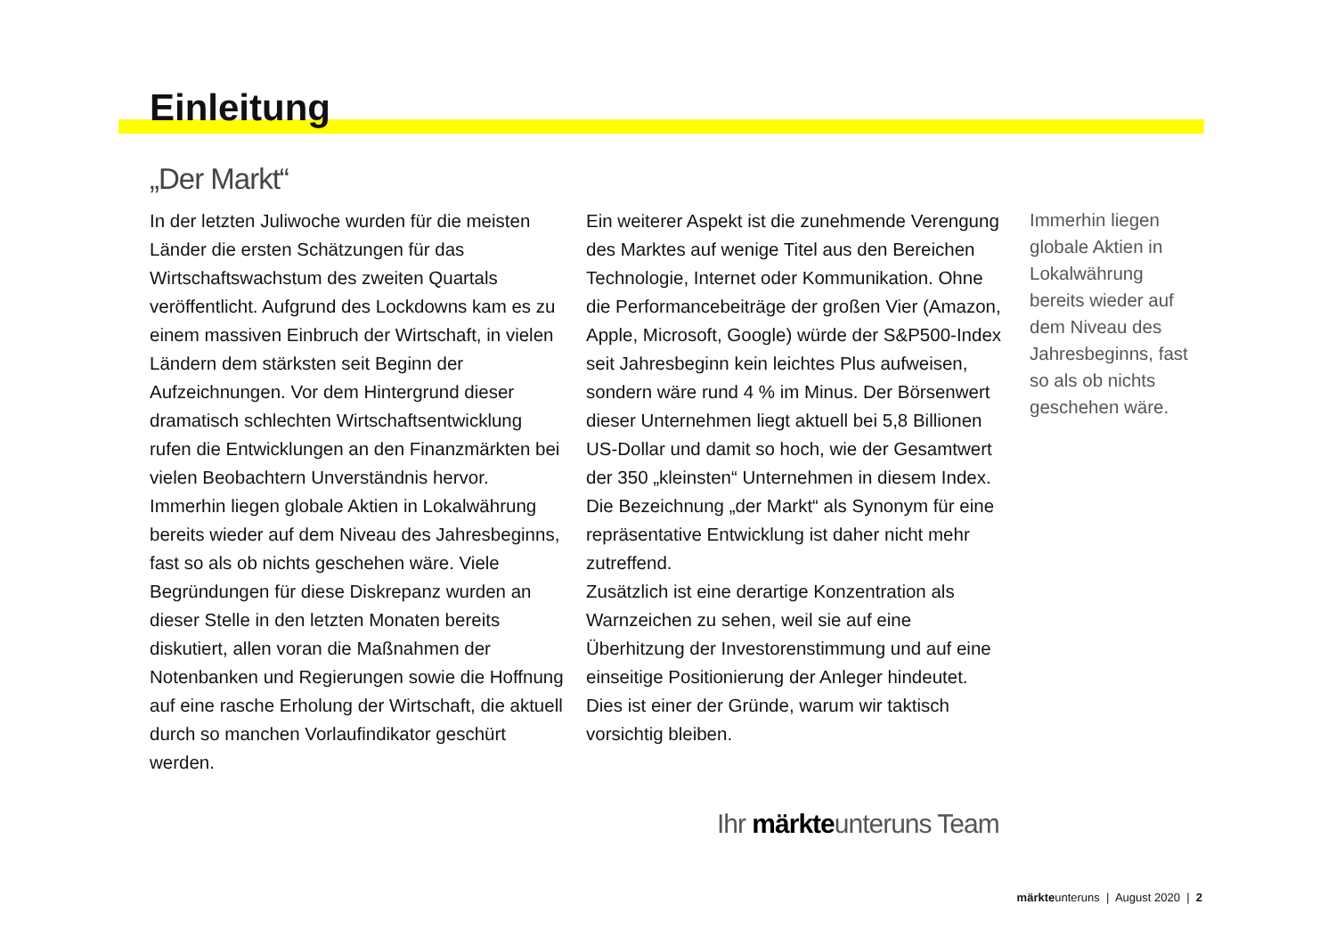Einleitung
„Der Markt“
In der letzten Juliwoche wurden für die meisten Länder die ersten Schätzungen für das Wirtschaftswachstum des zweiten Quartals veröffentlicht. Aufgrund des Lockdowns kam es zu einem massiven Einbruch der Wirtschaft, in vielen Ländern dem stärksten seit Beginn der Aufzeichnungen. Vor dem Hintergrund dieser dramatisch schlechten Wirtschaftsentwicklung rufen die Entwicklungen an den Finanzmärkten bei vielen Beobachtern Unverständnis hervor. Immerhin liegen globale Aktien in Lokalwährung bereits wieder auf dem Niveau des Jahresbeginns, fast so als ob nichts geschehen wäre. Viele Begründungen für diese Diskrepanz wurden an dieser Stelle in den letzten Monaten bereits diskutiert, allen voran die Maßnahmen der Notenbanken und Regierungen sowie die Hoffnung auf eine rasche Erholung der Wirtschaft, die aktuell durch so manchen Vorlaufindikator geschürt werden.
Ein weiterer Aspekt ist die zunehmende Verengung des Marktes auf wenige Titel aus den Bereichen Technologie, Internet oder Kommunikation. Ohne die Performancebeiträge der großen Vier (Amazon, Apple, Microsoft, Google) würde der S&P500-Index seit Jahresbeginn kein leichtes Plus aufweisen, sondern wäre rund 4 % im Minus. Der Börsenwert dieser Unternehmen liegt aktuell bei 5,8 Billionen US-Dollar und damit so hoch, wie der Gesamtwert der 350 „kleinsten“ Unternehmen in diesem Index. Die Bezeichnung „der Markt“ als Synonym für eine repräsentative Entwicklung ist daher nicht mehr zutreffend.
Zusätzlich ist eine derartige Konzentration als Warnzeichen zu sehen, weil sie auf eine Überhitzung der Investorenstimmung und auf eine einseitige Positionierung der Anleger hindeutet. Dies ist einer der Gründe, warum wir taktisch vorsichtig bleiben.
Immerhin liegen globale Aktien in Lokalwährung bereits wieder auf dem Niveau des Jahresbeginns, fast so als ob nichts geschehen wäre.
Ihr märkteunteruns Team
märkteunteruns | August 2020 | 2